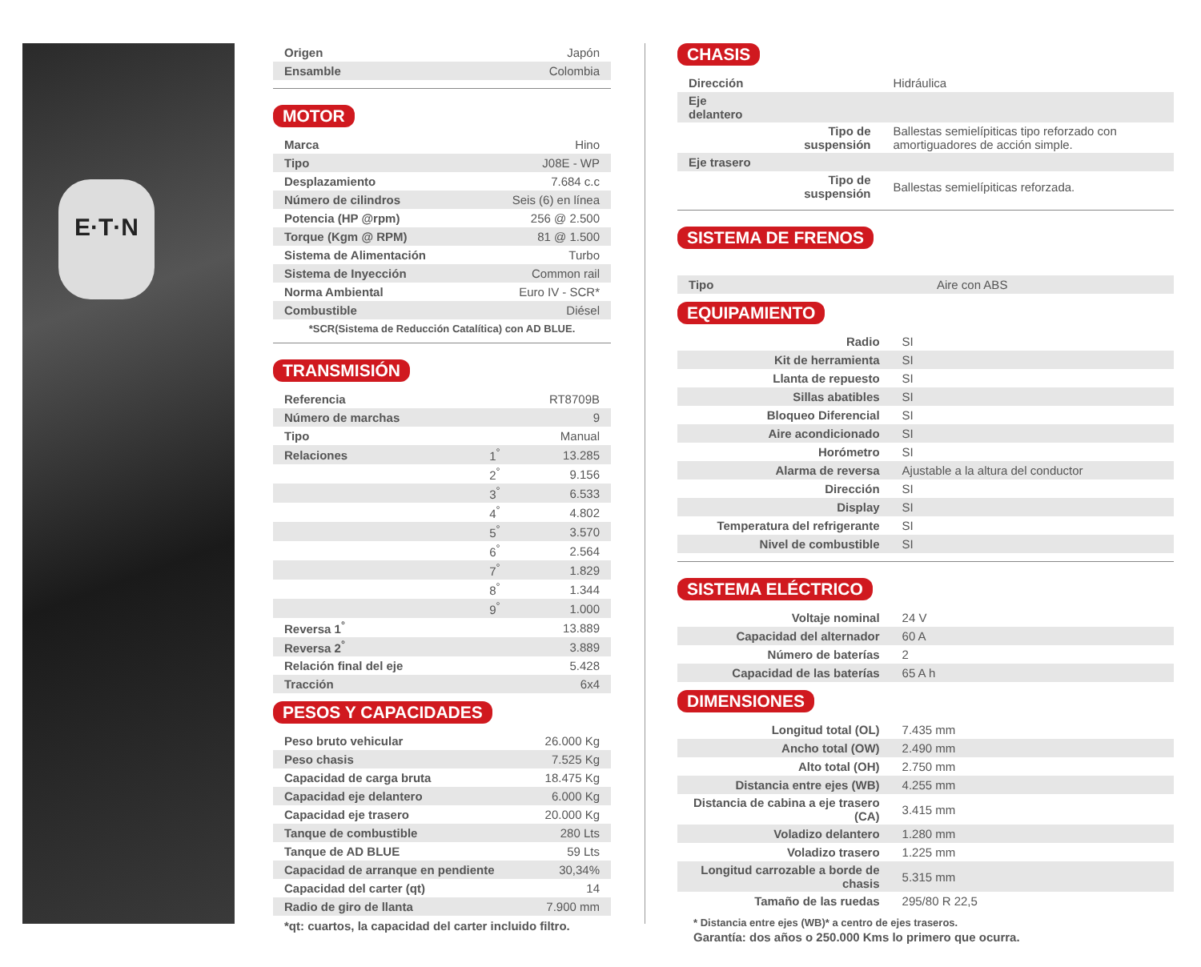E·T·N
| Origen | Japón |
| Ensamble | Colombia |
MOTOR
| Marca | Hino |
| Tipo | J08E - WP |
| Desplazamiento | 7.684 c.c |
| Número de cilindros | Seis (6) en línea |
| Potencia (HP @rpm) | 256 @ 2.500 |
| Torque (Kgm @ RPM) | 81 @ 1.500 |
| Sistema de Alimentación | Turbo |
| Sistema de Inyección | Common rail |
| Norma Ambiental | Euro IV - SCR* |
| Combustible | Diésel |
*SCR(Sistema de Reducción Catalítica) con AD BLUE.
TRANSMISIÓN
| Referencia | | RT8709B |
| Número de marchas | | 9 |
| Tipo | | Manual |
| Relaciones | 1<sup>°</sup> | 13.285 |
| | 2<sup>°</sup> | 9.156 |
| | 3<sup>°</sup> | 6.533 |
| | 4<sup>°</sup> | 4.802 |
| | 5<sup>°</sup> | 3.570 |
| | 6<sup>°</sup> | 2.564 |
| | 7<sup>°</sup> | 1.829 |
| | 8<sup>°</sup> | 1.344 |
| | 9<sup>°</sup> | 1.000 |
| Reversa 1<sup>°</sup> | | 13.889 |
| Reversa 2<sup>°</sup> | | 3.889 |
| Relación final del eje | | 5.428 |
| Tracción | | 6x4 |
PESOS Y CAPACIDADES
| Peso bruto vehicular | 26.000 Kg |
| Peso chasis | 7.525 Kg |
| Capacidad de carga bruta | 18.475 Kg |
| Capacidad eje delantero | 6.000 Kg |
| Capacidad eje trasero | 20.000 Kg |
| Tanque de combustible | 280 Lts |
| Tanque de AD BLUE | 59 Lts |
| Capacidad de arranque en pendiente | 30,34% |
| Capacidad del carter (qt) | 14 |
| Radio de giro de llanta | 7.900 mm |
*qt: cuartos, la capacidad del carter incluido filtro.
CHASIS
| Dirección | | Hidráulica |
| Eje delantero | | |
| | Tipo de suspensión | Ballestas semielípiticas tipo reforzado con amortiguadores de acción simple. |
| Eje trasero | | |
| | Tipo de suspensión | Ballestas semielípiticas reforzada. |
SISTEMA DE FRENOS
| Tipo | Aire con ABS |
EQUIPAMIENTO
| Radio | SI |
| Kit de herramienta | SI |
| Llanta de repuesto | SI |
| Sillas abatibles | SI |
| Bloqueo Diferencial | SI |
| Aire acondicionado | SI |
| Horómetro | SI |
| Alarma de reversa | Ajustable a la altura del conductor |
| Dirección | SI |
| Display | SI |
| Temperatura del refrigerante | SI |
| Nivel de combustible | SI |
SISTEMA ELÉCTRICO
| Voltaje nominal | 24 V |
| Capacidad del alternador | 60 A |
| Número de baterías | 2 |
| Capacidad de las baterías | 65 A h |
DIMENSIONES
| Longitud total (OL) | 7.435 mm |
| Ancho total (OW) | 2.490 mm |
| Alto total (OH) | 2.750 mm |
| Distancia entre ejes (WB) | 4.255 mm |
| Distancia de cabina a eje trasero (CA) | 3.415 mm |
| Voladizo delantero | 1.280 mm |
| Voladizo trasero | 1.225 mm |
| Longitud carrozable a borde de chasis | 5.315 mm |
| Tamaño de las ruedas | 295/80 R 22,5 |
* Distancia entre ejes (WB)* a centro de ejes traseros.
Garantía: dos años o 250.000 Kms lo primero que ocurra.